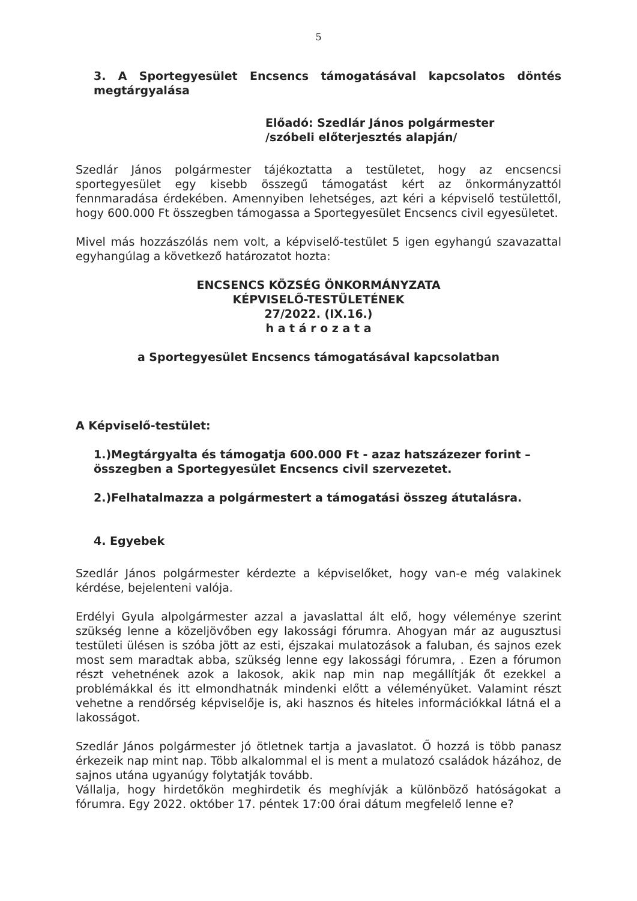5
3. A Sportegyesület Encsencs támogatásával kapcsolatos döntés megtárgyalása
Előadó: Szedlár János polgármester
/szóbeli előterjesztés alapján/
Szedlár János polgármester tájékoztatta a testületet, hogy az encsencsi sportegyesület egy kisebb összegű támogatást kért az önkormányzattól fennmaradása érdekében. Amennyiben lehetséges, azt kéri a képviselő testülettől, hogy 600.000 Ft összegben támogassa a Sportegyesület Encsencs civil egyesületet.
Mivel más hozzászólás nem volt, a képviselő-testület 5 igen egyhangú szavazattal egyhangúlag a következő határozatot hozta:
ENCSENCS KÖZSÉG ÖNKORMÁNYZATA
KÉPVISELŐ-TESTÜLETÉNEK
27/2022. (IX.16.)
h a t á r o z a t a
a Sportegyesület Encsencs támogatásával kapcsolatban
A Képviselő-testület:
1.)Megtárgyalta és támogatja 600.000 Ft - azaz hatszázezer forint – összegben a Sportegyesület Encsencs civil szervezetet.
2.)Felhatalmazza a polgármestert a támogatási összeg átutalásra.
4. Egyebek
Szedlár János polgármester kérdezte a képviselőket, hogy van-e még valakinek kérdése, bejelenteni valója.
Erdélyi Gyula alpolgármester azzal a javaslattal ált elő, hogy véleménye szerint szükség lenne a közeljövőben egy lakossági fórumra. Ahogyan már az augusztusi testületi ülésen is szóba jött az esti, éjszakai mulatozások a faluban, és sajnos ezek most sem maradtak abba, szükség lenne egy lakossági fórumra, . Ezen a fórumon részt vehetnének azok a lakosok, akik nap min nap megállítják őt ezekkel a problémákkal és itt elmondhatnák mindenki előtt a véleményüket. Valamint részt vehetne a rendőrség képviselője is, aki hasznos és hiteles információkkal látná el a lakosságot.
Szedlár János polgármester jó ötletnek tartja a javaslatot. Ő hozzá is több panasz érkezeik nap mint nap. Több alkalommal el is ment a mulatozó családok házához, de sajnos utána ugyanúgy folytatják tovább.
Vállalja, hogy hirdetőkön meghirdetik és meghívják a különböző hatóságokat a fórumra. Egy 2022. október 17. péntek 17:00 órai dátum megfelelő lenne e?